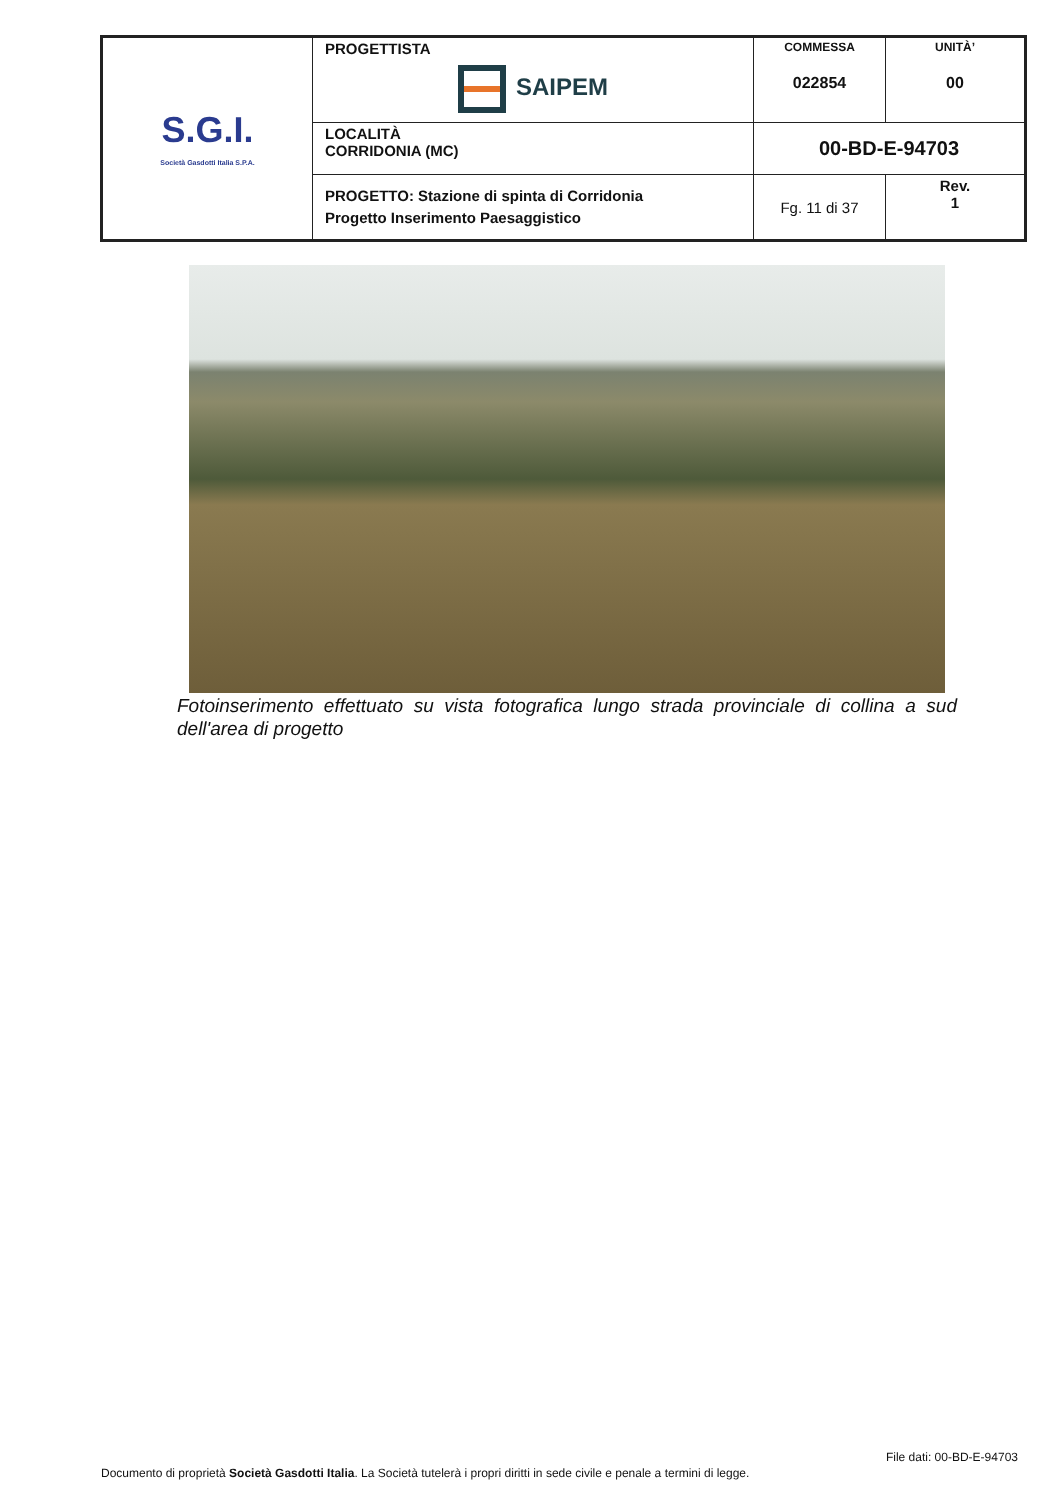| S.G.I. Società Gasdotti Italia S.P.A. | PROGETTISTA SAIPEM | COMMESSA 022854 | UNITÀ’ 00 |
| | LOCALITÀ CORRIDONIA (MC) | 00-BD-E-94703 | |
| | PROGETTO: Stazione di spinta di Corridonia Progetto Inserimento Paesaggistico | Fg. 11 di 37 | Rev. 1 |
Fotoinserimento effettuato su vista fotografica lungo strada provinciale di collina a sud dell'area di progetto
File dati: 00-BD-E-94703
Documento di proprietà Società Gasdotti Italia. La Società tutelerà i propri diritti in sede civile e penale a termini di legge.